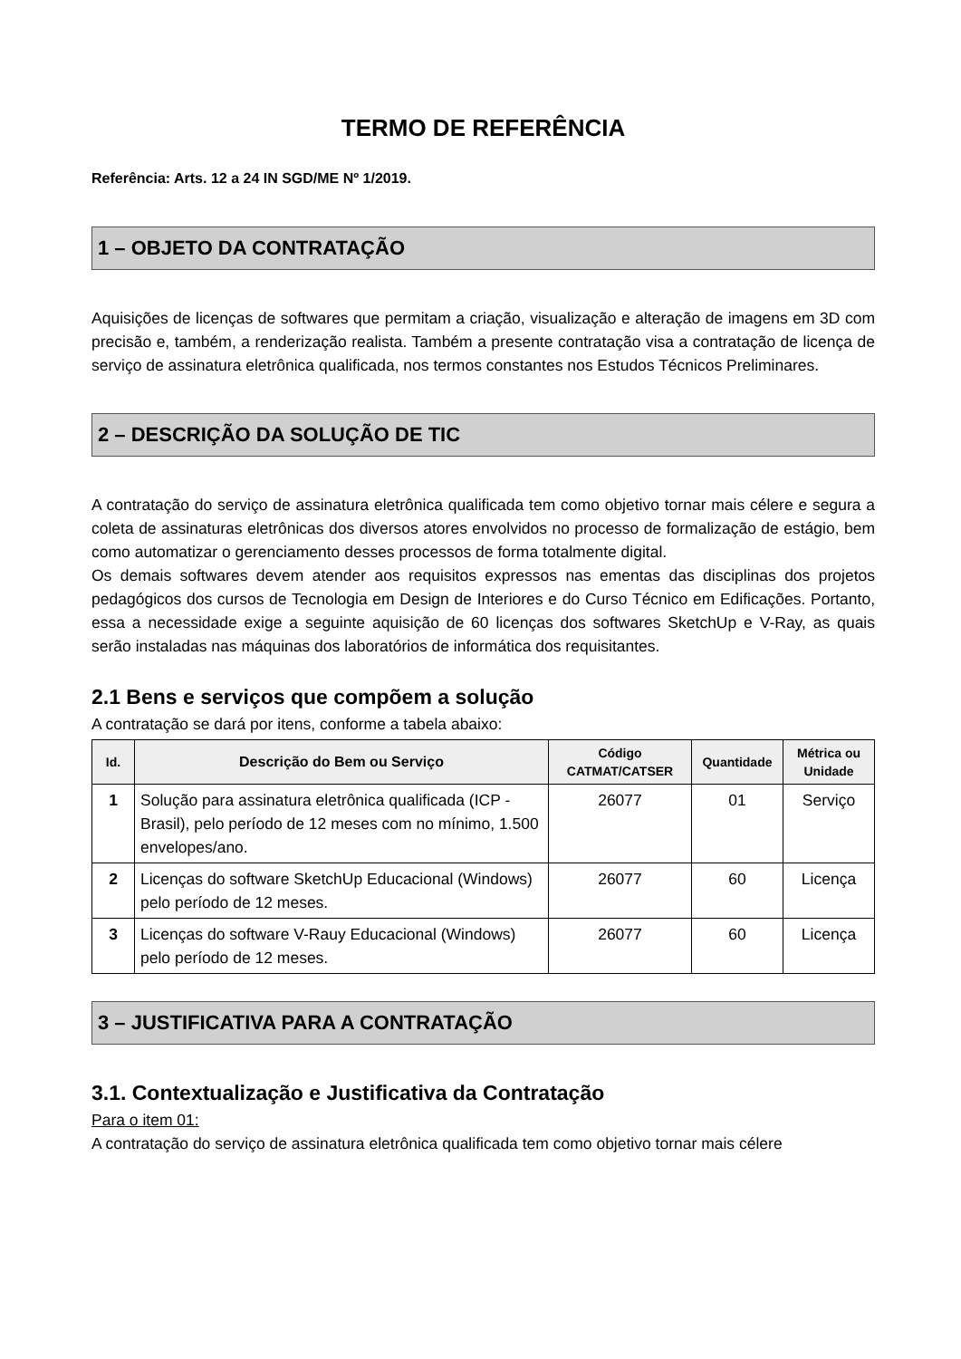TERMO DE REFERÊNCIA
Referência: Arts. 12 a 24 IN SGD/ME Nº 1/2019.
1 – OBJETO DA CONTRATAÇÃO
Aquisições de licenças de softwares que permitam a criação, visualização e alteração de imagens em 3D com precisão e, também, a renderização realista. Também a presente contratação visa a contratação de licença de serviço de assinatura eletrônica qualificada, nos termos constantes nos Estudos Técnicos Preliminares.
2 – DESCRIÇÃO DA SOLUÇÃO DE TIC
A contratação do serviço de assinatura eletrônica qualificada tem como objetivo tornar mais célere e segura a coleta de assinaturas eletrônicas dos diversos atores envolvidos no processo de formalização de estágio, bem como automatizar o gerenciamento desses processos de forma totalmente digital.
Os demais softwares devem atender aos requisitos expressos nas ementas das disciplinas dos projetos pedagógicos dos cursos de Tecnologia em Design de Interiores e do Curso Técnico em Edificações. Portanto, essa a necessidade exige a seguinte aquisição de 60 licenças dos softwares SketchUp e V-Ray, as quais serão instaladas nas máquinas dos laboratórios de informática dos requisitantes.
2.1 Bens e serviços que compõem a solução
A contratação se dará por itens, conforme a tabela abaixo:
| Id. | Descrição do Bem ou Serviço | Código CATMAT/CATSER | Quantidade | Métrica ou Unidade |
| --- | --- | --- | --- | --- |
| 1 | Solução para assinatura eletrônica qualificada (ICP - Brasil), pelo período de 12 meses com no mínimo, 1.500 envelopes/ano. | 26077 | 01 | Serviço |
| 2 | Licenças do software SketchUp Educacional (Windows) pelo período de 12 meses. | 26077 | 60 | Licença |
| 3 | Licenças do software V-Rauy Educacional (Windows) pelo período de 12 meses. | 26077 | 60 | Licença |
3 – JUSTIFICATIVA PARA A CONTRATAÇÃO
3.1. Contextualização e Justificativa da Contratação
Para o item 01:
A contratação do serviço de assinatura eletrônica qualificada tem como objetivo tornar mais célere